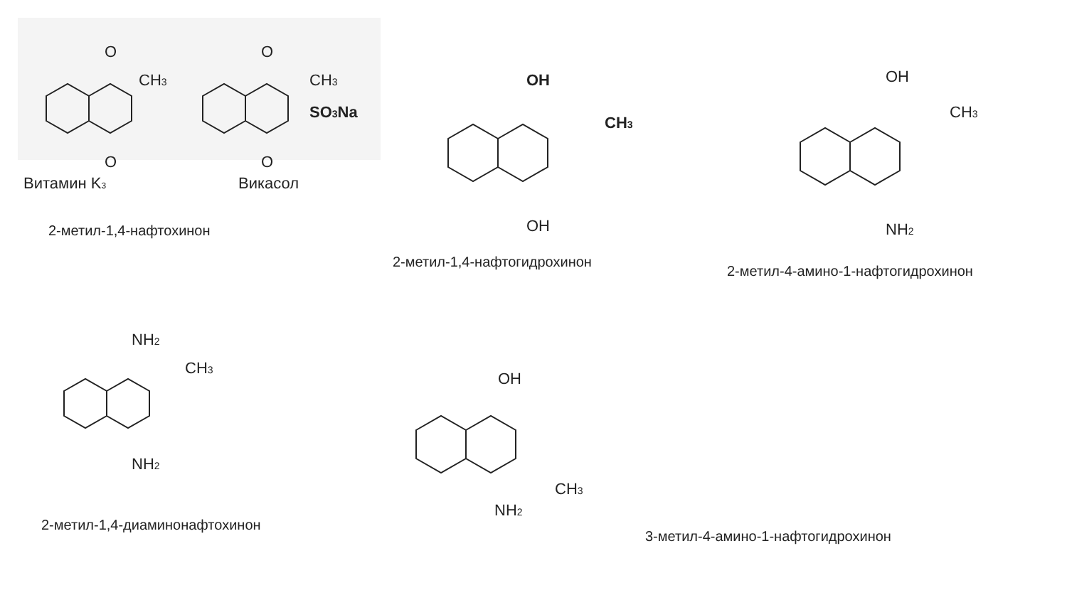O
O
CH3
O
O
CH3
SO3Na
Витамин K3
Викасол
2-метил-1,4-нафтохинон
OH
CH3
OH
2-метил-1,4-нафтогидрохинон
OH
CH3
NH2
2-метил-4-амино-1-нафтогидрохинон
NH2
CH3
NH2
2-метил-1,4-диаминонафтохинон
OH
CH3
NH2
3-метил-4-амино-1-нафтогидрохинон